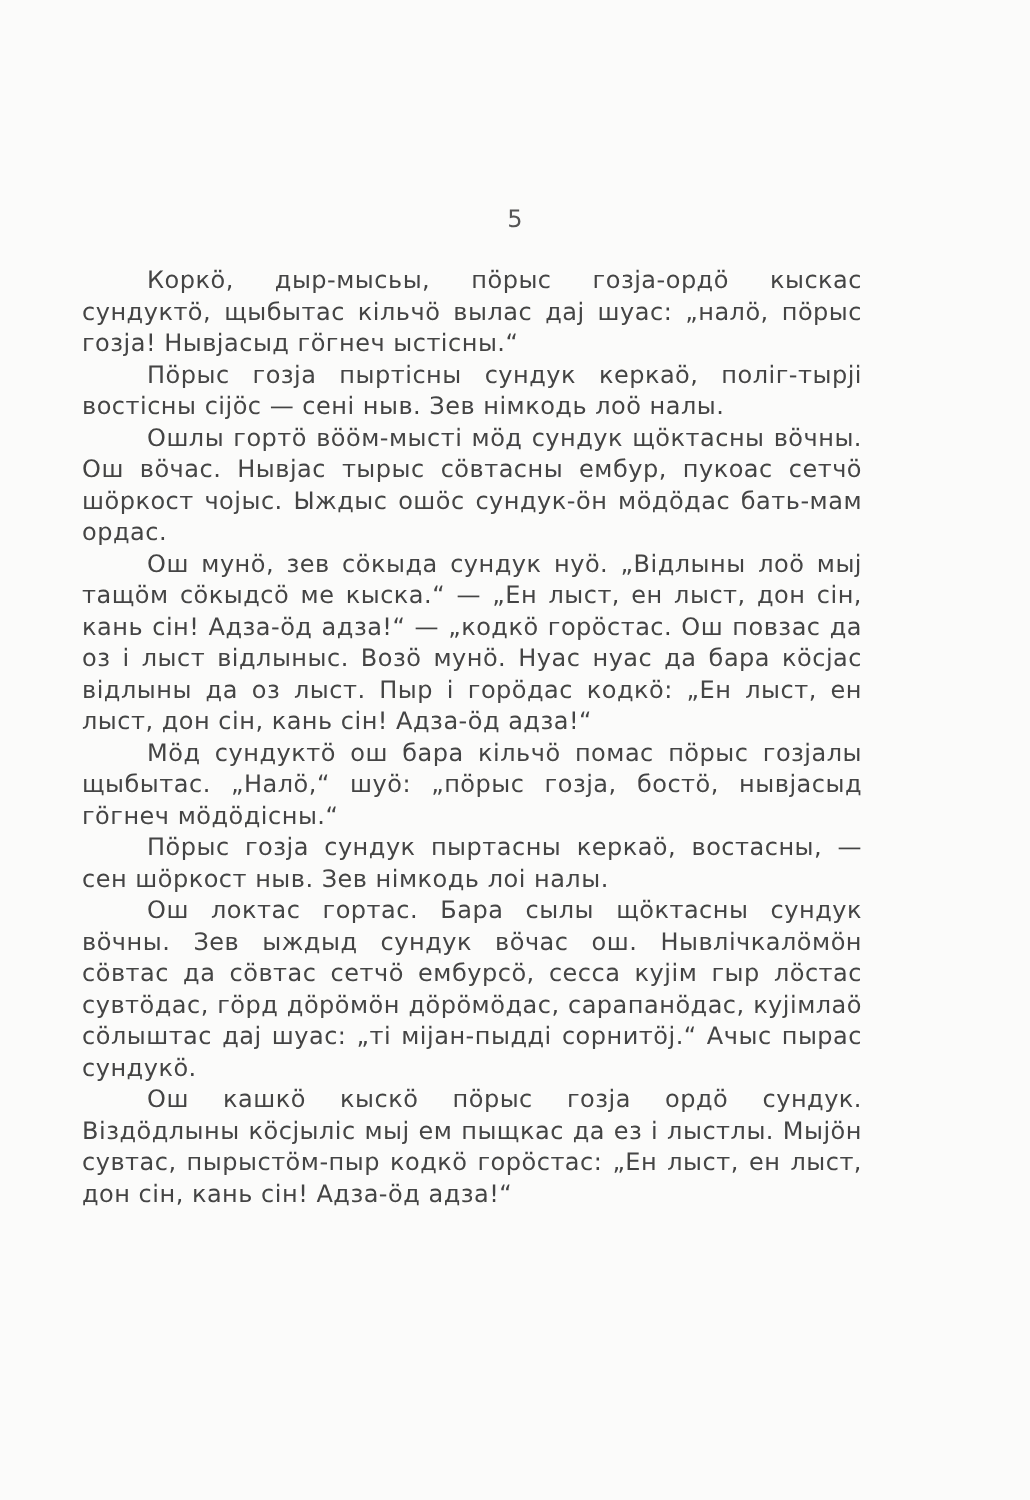5
Коркӧ, дыр-мысьы, пӧрыс гозја-ордӧ кыскас сундуктӧ, щыбытас кільчӧ вылас даj шуас: „налӧ, пӧрыс гозја! Нывјасыд гӧгнеч ыстісны.“
Пӧрыс гозја пыртісны сундук керкаӧ, поліг-тырјі востісны сіјӧс — сені ныв. Зев німкодь лоӧ налы.
Ошлы гортӧ вӧӧм-мысті мӧд сундук щӧктасны вӧчны. Ош вӧчас. Нывјас тырыс сӧвтасны ембур, пукоас сетчӧ шӧркост чојыс. Ыждыс ошӧс сундук-ӧн мӧдӧдас бать-мам ордас.
Ош мунӧ, зев сӧкыда сундук нуӧ. „Відлыны лоӧ мыj тащӧм сӧкыдсӧ ме кыска.“ — „Ен лыст, ен лыст, дон сін, кань сін! Адза-ӧд адза!“ — „кодкӧ горӧстас. Ош повзас да оз і лыст відлыныс. Возӧ мунӧ. Нуас нуас да бара кӧсјас відлыны да оз лыст. Пыр і горӧдас кодкӧ: „Ен лыст, ен лыст, дон сін, кань сін! Адза-ӧд адза!“
Мӧд сундуктӧ ош бара кільчӧ помас пӧрыс гозјалы щыбытас. „Налӧ,“ шуӧ: „пӧрыс гозја, бостӧ, нывјасыд гӧгнеч мӧдӧдісны.“
Пӧрыс гозја сундук пыртасны керкаӧ, востасны, — сен шӧркост ныв. Зев німкодь лоі налы.
Ош локтас гортас. Бара сылы щӧктасны сундук вӧчны. Зев ыждыд сундук вӧчас ош. Нывлічкалӧмӧн сӧвтас да сӧвтас сетчӧ ембурсӧ, сесса кујім гыр лӧстас сувтӧдас, гӧрд дӧрӧмӧн дӧрӧмӧдас, сарапанӧдас, кујімлаӧ сӧлыштас даj шуас: „ті міјан-пыдді сорнитӧј.“ Ачыс пырас сундукӧ.
Ош кашкӧ кыскӧ пӧрыс гозја ордӧ сундук. Віздӧдлыны кӧсјыліс мыј ем пыщкас да ез і лыстлы. Мыјӧн сувтас, пырыстӧм-пыр кодкӧ горӧстас: „Ен лыст, ен лыст, дон сін, кань сін! Адза-ӧд адза!“